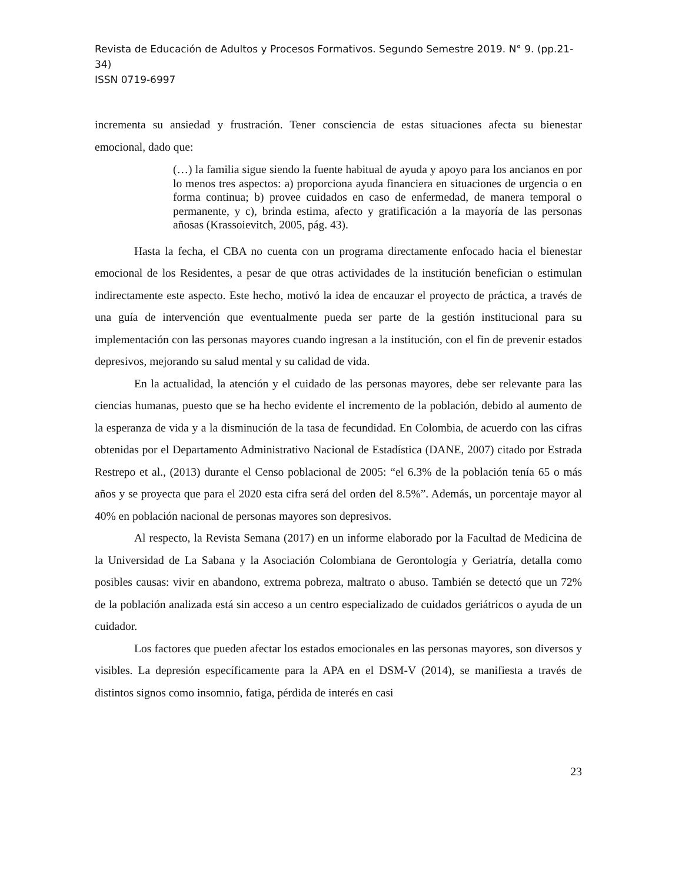Revista de Educación de Adultos y Procesos Formativos. Segundo Semestre 2019. N° 9. (pp.21- 34)
ISSN 0719-6997
incrementa su ansiedad y frustración. Tener consciencia de estas situaciones afecta su bienestar emocional, dado que:
(…) la familia sigue siendo la fuente habitual de ayuda y apoyo para los ancianos en por lo menos tres aspectos: a) proporciona ayuda financiera en situaciones de urgencia o en forma continua; b) provee cuidados en caso de enfermedad, de manera temporal o permanente, y c), brinda estima, afecto y gratificación a la mayoría de las personas añosas (Krassoievitch, 2005, pág. 43).
Hasta la fecha, el CBA no cuenta con un programa directamente enfocado hacia el bienestar emocional de los Residentes, a pesar de que otras actividades de la institución benefician o estimulan indirectamente este aspecto. Este hecho, motivó la idea de encauzar el proyecto de práctica, a través de una guía de intervención que eventualmente pueda ser parte de la gestión institucional para su implementación con las personas mayores cuando ingresan a la institución, con el fin de prevenir estados depresivos, mejorando su salud mental y su calidad de vida.
En la actualidad, la atención y el cuidado de las personas mayores, debe ser relevante para las ciencias humanas, puesto que se ha hecho evidente el incremento de la población, debido al aumento de la esperanza de vida y a la disminución de la tasa de fecundidad. En Colombia, de acuerdo con las cifras obtenidas por el Departamento Administrativo Nacional de Estadística (DANE, 2007) citado por Estrada Restrepo et al., (2013) durante el Censo poblacional de 2005: “el 6.3% de la población tenía 65 o más años y se proyecta que para el 2020 esta cifra será del orden del 8.5%”. Además, un porcentaje mayor al 40% en población nacional de personas mayores son depresivos.
Al respecto, la Revista Semana (2017) en un informe elaborado por la Facultad de Medicina de la Universidad de La Sabana y la Asociación Colombiana de Gerontología y Geriatría, detalla como posibles causas: vivir en abandono, extrema pobreza, maltrato o abuso. También se detectó que un 72% de la población analizada está sin acceso a un centro especializado de cuidados geriátricos o ayuda de un cuidador.
Los factores que pueden afectar los estados emocionales en las personas mayores, son diversos y visibles. La depresión específicamente para la APA en el DSM-V (2014), se manifiesta a través de distintos signos como insomnio, fatiga, pérdida de interés en casi
23